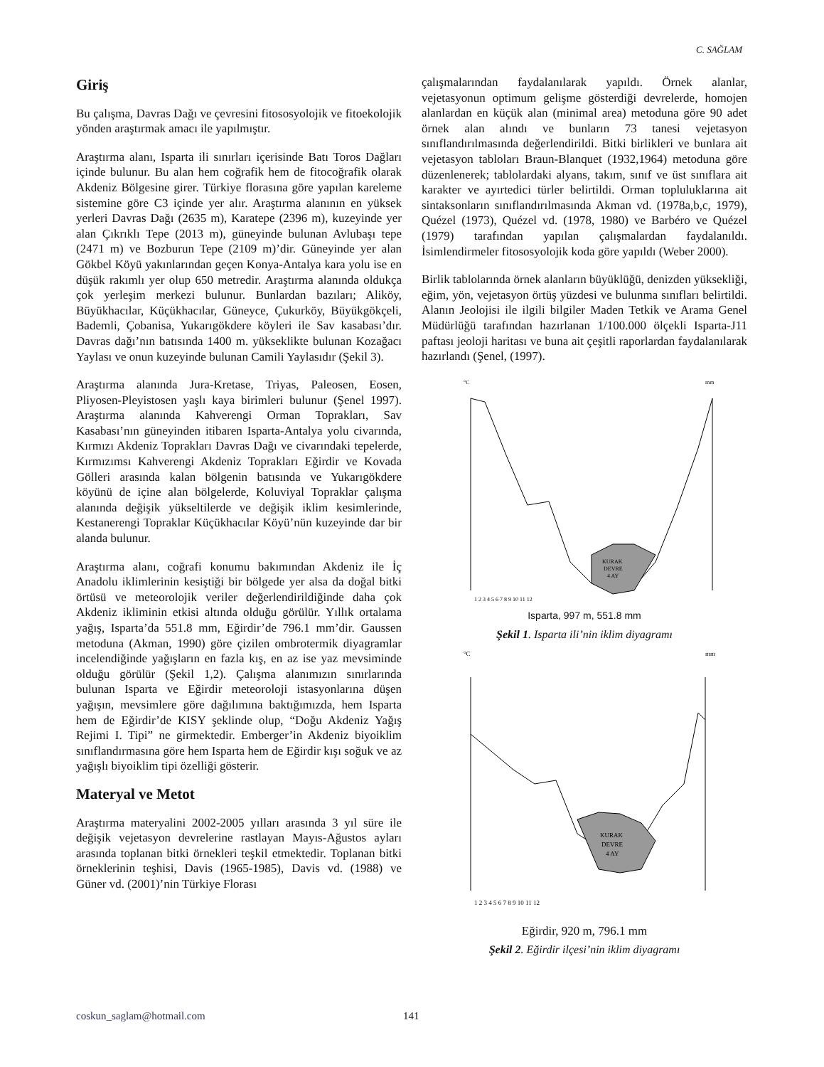C. SAĞLAM
Giriş
Bu çalışma, Davras Dağı ve çevresini fitososyolojik ve fitoekolojik yönden araştırmak amacı ile yapılmıştır.
Araştırma alanı, Isparta ili sınırları içerisinde Batı Toros Dağları içinde bulunur. Bu alan hem coğrafik hem de fitocoğrafik olarak Akdeniz Bölgesine girer. Türkiye florasına göre yapılan kareleme sistemine göre C3 içinde yer alır. Araştırma alanının en yüksek yerleri Davras Dağı (2635 m), Karatepe (2396 m), kuzeyinde yer alan Çıkrıklı Tepe (2013 m), güneyinde bulunan Avlubaşı tepe (2471 m) ve Bozburun Tepe (2109 m)’dir. Güneyinde yer alan Gökbel Köyü yakınlarından geçen Konya-Antalya kara yolu ise en düşük rakımlı yer olup 650 metredir. Araştırma alanında oldukça çok yerleşim merkezi bulunur. Bunlardan bazıları; Aliköy, Büyükhacılar, Küçükhacılar, Güneyce, Çukurköy, Büyükgökçeli, Bademli, Çobanisa, Yukarıgökdere köyleri ile Sav kasabası’dır. Davras dağı’nın batısında 1400 m. yükseklikte bulunan Kozağacı Yaylası ve onun kuzeyinde bulunan Camili Yaylasıdır (Şekil 3).
Araştırma alanında Jura-Kretase, Triyas, Paleosen, Eosen, Pliyosen-Pleyistosen yaşlı kaya birimleri bulunur (Şenel 1997). Araştırma alanında Kahverengi Orman Toprakları, Sav Kasabası’nın güneyinden itibaren Isparta-Antalya yolu civarında, Kırmızı Akdeniz Toprakları Davras Dağı ve civarındaki tepelerde, Kırmızımsı Kahverengi Akdeniz Toprakları Eğirdir ve Kovada Gölleri arasında kalan bölgenin batısında ve Yukarıgökdere köyünü de içine alan bölgelerde, Koluviyal Topraklar çalışma alanında değişik yükseltilerde ve değişik iklim kesimlerinde, Kestanerengi Topraklar Küçükhacılar Köyü’nün kuzeyinde dar bir alanda bulunur.
Araştırma alanı, coğrafi konumu bakımından Akdeniz ile İç Anadolu iklimlerinin kesiştiği bir bölgede yer alsa da doğal bitki örtüsü ve meteorolojik veriler değerlendirildiğinde daha çok Akdeniz ikliminin etkisi altında olduğu görülür. Yıllık ortalama yağış, Isparta’da 551.8 mm, Eğirdir’de 796.1 mm’dir. Gaussen metoduna (Akman, 1990) göre çizilen ombrotermik diyagramlar incelendiğinde yağışların en fazla kış, en az ise yaz mevsiminde olduğu görülür (Şekil 1,2). Çalışma alanımızın sınırlarında bulunan Isparta ve Eğirdir meteoroloji istasyonlarına düşen yağışın, mevsimlere göre dağılımına baktığımızda, hem Isparta hem de Eğirdir’de KISY şeklinde olup, “Doğu Akdeniz Yağış Rejimi I. Tipi” ne girmektedir. Emberger’in Akdeniz biyoiklim sınıflandırmasına göre hem Isparta hem de Eğirdir kışı soğuk ve az yağışlı biyoiklim tipi özelliği gösterir.
Materyal ve Metot
Araştırma materyalini 2002-2005 yılları arasında 3 yıl süre ile değişik vejetasyon devrelerine rastlayan Mayıs-Ağustos ayları arasında toplanan bitki örnekleri teşkil etmektedir. Toplanan bitki örneklerinin teşhisi, Davis (1965-1985), Davis vd. (1988) ve Güner vd. (2001)’nin Türkiye Florası
çalışmalarından faydalanılarak yapıldı. Örnek alanlar, vejetasyonun optimum gelişme gösterdiği devrelerde, homojen alanlardan en küçük alan (minimal area) metoduna göre 90 adet örnek alan alındı ve bunların 73 tanesi vejetasyon sınıflandırılmasında değerlendirildi. Bitki birlikleri ve bunlara ait vejetasyon tabloları Braun-Blanquet (1932,1964) metoduna göre düzenlenerek; tablolardaki alyans, takım, sınıf ve üst sınıflara ait karakter ve ayırtedici türler belirtildi. Orman topluluklarına ait sintaksonların sınıflandırılmasında Akman vd. (1978a,b,c, 1979), Quézel (1973), Quézel vd. (1978, 1980) ve Barbéro ve Quézel (1979) tarafından yapılan çalışmalardan faydalanıldı. İsimlendirmeler fitososyolojik koda göre yapıldı (Weber 2000).
Birlik tablolarında örnek alanların büyüklüğü, denizden yüksekliği, eğim, yön, vejetasyon örtüş yüzdesi ve bulunma sınıfları belirtildi. Alanın Jeolojisi ile ilgili bilgiler Maden Tetkik ve Arama Genel Müdürlüğü tarafından hazırlanan 1/100.000 ölçekli Isparta-J11 paftası jeoloji haritası ve buna ait çeşitli raporlardan faydalanılarak hazırlandı (Şenel, (1997).
°C
mm
KURAK
DEVRE
4 AY
1 2 3 4 5 6 7 8 9 10 11 12
Isparta, 997 m, 551.8 mm
Şekil 1. Isparta ili’nin iklim diyagramı
°C
mm
KURAK
DEVRE
4 AY
1 2 3 4 5 6 7 8 9 10 11 12
Eğirdir, 920 m, 796.1 mm
Şekil 2. Eğirdir ilçesi’nin iklim diyagramı
coskun_saglam@hotmail.com 141